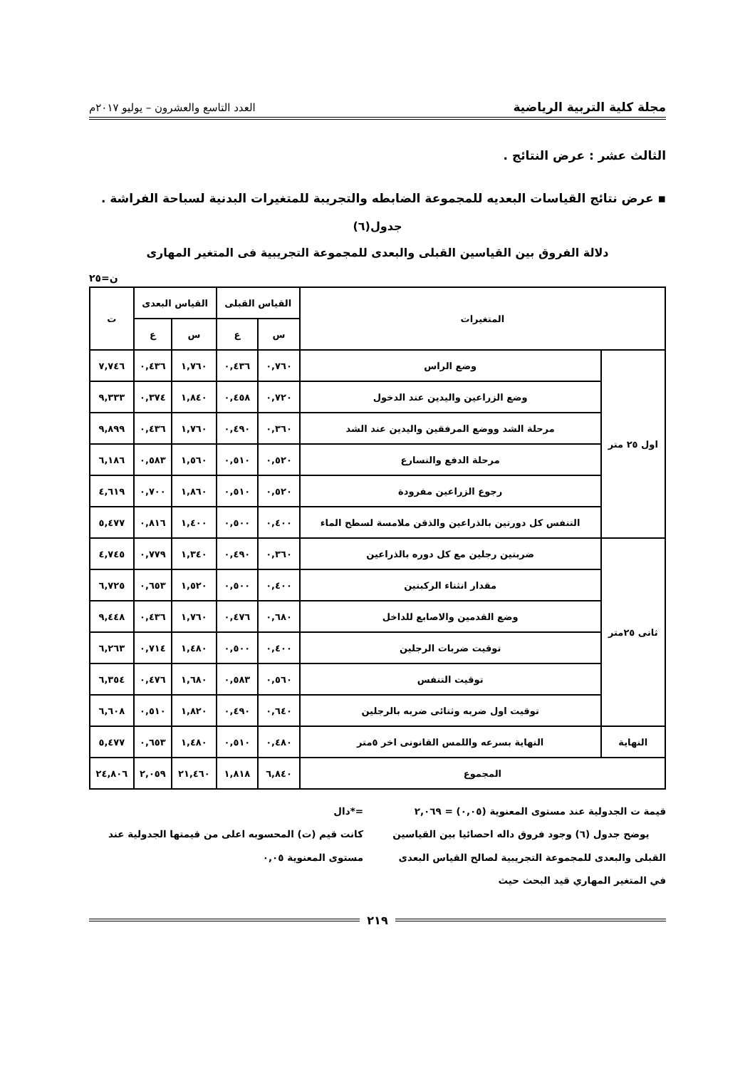مجلة كلية التربية الرياضية العدد التاسع والعشرون – يوليو ٢٠١٧م
الثالث عشر : عرض النتائج .
▪ عرض نتائج القياسات البعديه للمجموعة الضابطه والتجريبة للمتغيرات البدنية لسباحة الفراشة .
جدول(٦)
دلالة الفروق بين القياسين القبلى والبعدى للمجموعة التجريبية فى المتغير المهارى
ن=٢٥
| المتغيرات | | القياس القبلى | | القياس البعدى | | ت |
| --- | --- | --- | --- | --- | --- | --- |
| | | س | ع | س | ع | |
| اول ٢٥ متر | وضع الراس | ٠,٧٦٠ | ٠,٤٣٦ | ١,٧٦٠ | ٠,٤٣٦ | ٧,٧٤٦ |
| | وضع الزراعين واليدين عند الدخول | ٠,٧٢٠ | ٠,٤٥٨ | ١,٨٤٠ | ٠,٣٧٤ | ٩,٣٣٣ |
| | مرحلة الشد ووضع المرفقين واليدين عند الشد | ٠,٣٦٠ | ٠,٤٩٠ | ١,٧٦٠ | ٠,٤٣٦ | ٩,٨٩٩ |
| | مرحلة الدفع والتسارع | ٠,٥٢٠ | ٠,٥١٠ | ١,٥٦٠ | ٠,٥٨٣ | ٦,١٨٦ |
| | رجوع الزراعين مفرودة | ٠,٥٢٠ | ٠,٥١٠ | ١,٨٦٠ | ٠,٧٠٠ | ٤,٦١٩ |
| | التنفس كل دورتين بالذراعين والذقن ملامسة لسطح الماء | ٠,٤٠٠ | ٠,٥٠٠ | ١,٤٠٠ | ٠,٨١٦ | ٥,٤٧٧ |
| ثانى ٢٥متر | ضربتين رجلين مع كل دوره بالذراعين | ٠,٣٦٠ | ٠,٤٩٠ | ١,٣٤٠ | ٠,٧٧٩ | ٤,٧٤٥ |
| | مقدار انثناء الركبتين | ٠,٤٠٠ | ٠,٥٠٠ | ١,٥٢٠ | ٠,٦٥٣ | ٦,٧٢٥ |
| | وضع القدمين والاصابع للداخل | ٠,٦٨٠ | ٠,٤٧٦ | ١,٧٦٠ | ٠,٤٣٦ | ٩,٤٤٨ |
| | توقيت ضربات الرجلين | ٠,٤٠٠ | ٠,٥٠٠ | ١,٤٨٠ | ٠,٧١٤ | ٦,٢٦٣ |
| | توقيت التنفس | ٠,٥٦٠ | ٠,٥٨٣ | ١,٦٨٠ | ٠,٤٧٦ | ٦,٣٥٤ |
| | توقيت اول ضربه وثنائى ضربه بالرجلين | ٠,٦٤٠ | ٠,٤٩٠ | ١,٨٢٠ | ٠,٥١٠ | ٦,٦٠٨ |
| النهاية | النهاية بسرعه واللمس القانونى اخر ٥متر | ٠,٤٨٠ | ٠,٥١٠ | ١,٤٨٠ | ٠,٦٥٣ | ٥,٤٧٧ |
| المجموع | | ٦,٨٤٠ | ١,٨١٨ | ٢١,٤٦٠ | ٢,٠٥٩ | ٢٤,٨٠٦ |
قيمة ت الجدولية عند مستوى المعنوية (٠,٠٥) = ٢,٠٦٩
يوضح جدول (٦) وجود فروق داله احصائيا بين القياسين القبلى والبعدى للمجموعة التجريبية لصالح القياس البعدى في المتغير المهاري قيد البحث حيث
=*دال
كانت قيم (ت) المحسوبه اعلى من قيمتها الجدولية عند مستوى المعنوية ٠,٠٥
٢١٩